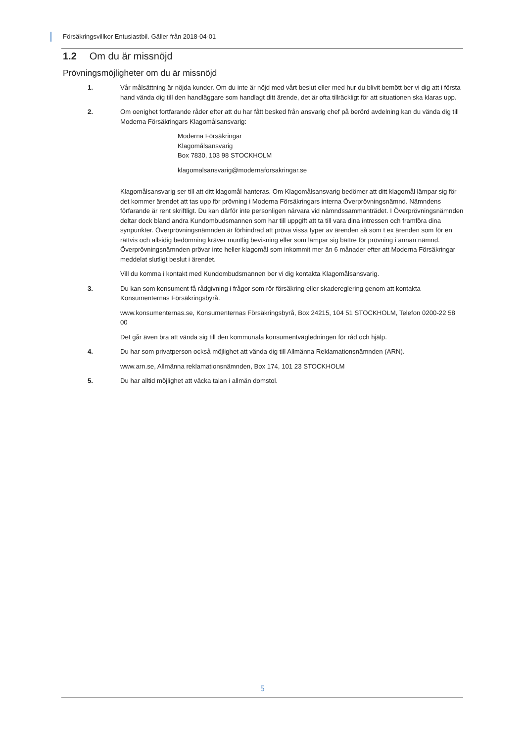Försäkringsvillkor Entusiastbil. Gäller från 2018-04-01
1.2 Om du är missnöjd
Prövningsmöjligheter om du är missnöjd
1. Vår målsättning är nöjda kunder. Om du inte är nöjd med vårt beslut eller med hur du blivit bemött ber vi dig att i första hand vända dig till den handläggare som handlagt ditt ärende, det är ofta tillräckligt för att situationen ska klaras upp.
2. Om oenighet fortfarande råder efter att du har fått besked från ansvarig chef på berörd avdelning kan du vända dig till Moderna Försäkringars Klagomålsansvarig:
Moderna Försäkringar
Klagomålsansvarig
Box 7830, 103 98 STOCKHOLM
klagomalsansvarig@modernaforsakringar.se
Klagomålsansvarig ser till att ditt klagomål hanteras. Om Klagomålsansvarig bedömer att ditt klagomål lämpar sig för det kommer ärendet att tas upp för prövning i Moderna Försäkringars interna Överprövningsnämnd. Nämndens förfarande är rent skriftligt. Du kan därför inte personligen närvara vid nämndssammanträdet. I Överprövningsnämnden deltar dock bland andra Kundombudsmannen som har till uppgift att ta till vara dina intressen och framföra dina synpunkter. Överprövningsnämnden är förhindrad att pröva vissa typer av ärenden så som t ex ärenden som för en rättvis och allsidig bedömning kräver muntlig bevisning eller som lämpar sig bättre för prövning i annan nämnd. Överprövningsnämnden prövar inte heller klagomål som inkommit mer än 6 månader efter att Moderna Försäkringar meddelat slutligt beslut i ärendet.
Vill du komma i kontakt med Kundombudsmannen ber vi dig kontakta Klagomålsansvarig.
3. Du kan som konsument få rådgivning i frågor som rör försäkring eller skadereglering genom att kontakta Konsumenternas Försäkringsbyrå.
www.konsumenternas.se, Konsumenternas Försäkringsbyrå, Box 24215, 104 51 STOCKHOLM, Telefon 0200-22 58 00
Det går även bra att vända sig till den kommunala konsumentvägledningen för råd och hjälp.
4. Du har som privatperson också möjlighet att vända dig till Allmänna Reklamationsnämnden (ARN).
www.arn.se, Allmänna reklamationsnämnden, Box 174, 101 23 STOCKHOLM
5. Du har alltid möjlighet att väcka talan i allmän domstol.
5